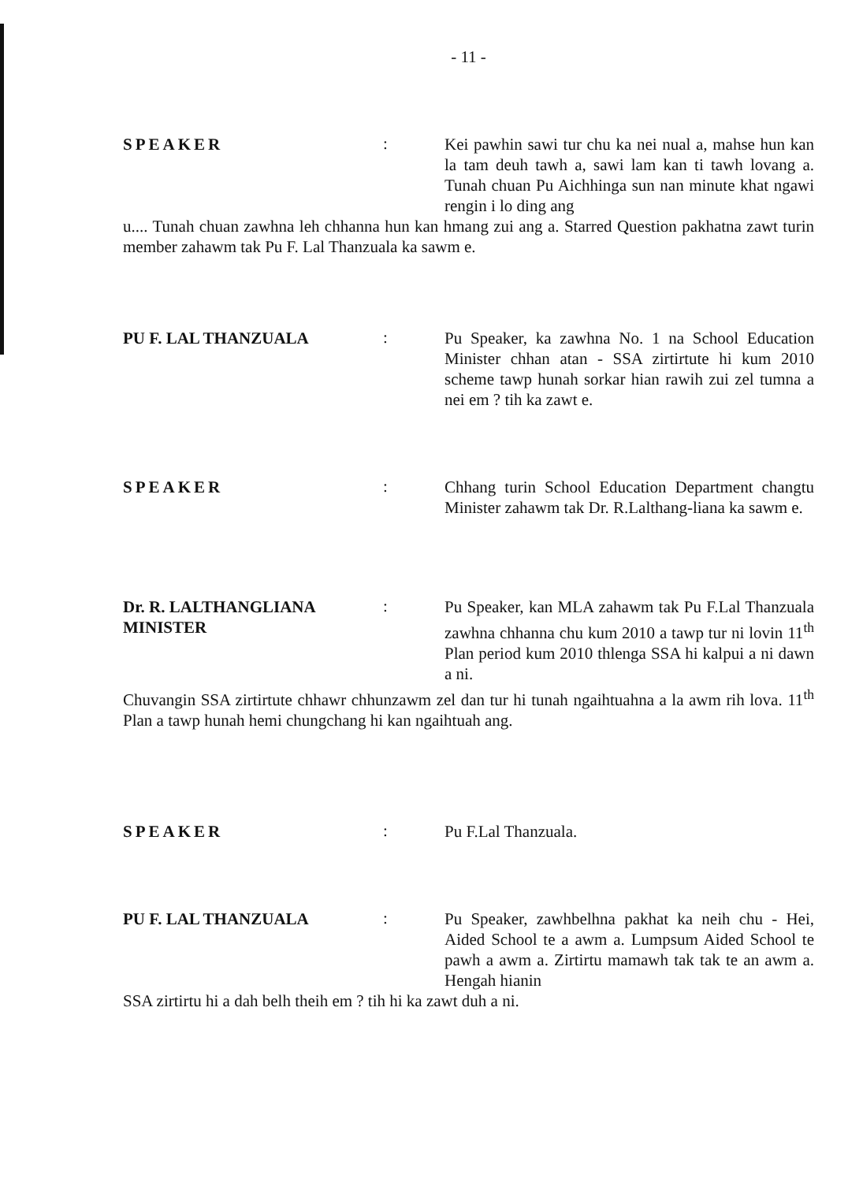- 11 -
SPEAKER
:
Kei pawhin sawi tur chu ka nei nual a, mahse hun kan la tam deuh tawh a, sawi lam kan ti tawh lovang a. Tunah chuan Pu Aichhinga sun nan minute khat ngawi rengin i lo ding ang
u.... Tunah chuan zawhna leh chhanna hun kan hmang zui ang a. Starred Question pakhatna zawt turin member zahawm tak Pu F. Lal Thanzuala ka sawm e.
PU F. LAL THANZUALA
:
Pu Speaker, ka zawhna No. 1 na School Education Minister chhan atan - SSA zirtirtute hi kum 2010 scheme tawp hunah sorkar hian rawih zui zel tumna a nei em ? tih ka zawt e.
SPEAKER
:
Chhang turin School Education Department changtu Minister zahawm tak Dr. R.Lalthang-liana ka sawm e.
Dr. R. LALTHANGLIANA
MINISTER
:
Pu Speaker, kan MLA zahawm tak Pu F.Lal Thanzuala zawhna chhanna chu kum 2010 a tawp tur ni lovin 11<sup>th</sup> Plan period kum 2010 thlenga SSA hi kalpui a ni dawn a ni.
Chuvangin SSA zirtirtute chhawr chhunzawm zel dan tur hi tunah ngaihtuahna a la awm rih lova. 11<sup>th</sup> Plan a tawp hunah hemi chungchang hi kan ngaihtuah ang.
SPEAKER
:
Pu F.Lal Thanzuala.
PU F. LAL THANZUALA
:
Pu Speaker, zawhbelhna pakhat ka neih chu - Hei, Aided School te a awm a. Lumpsum Aided School te pawh a awm a. Zirtirtu mamawh tak tak te an awm a. Hengah hianin
SSA zirtirtu hi a dah belh theih em ? tih hi ka zawt duh a ni.